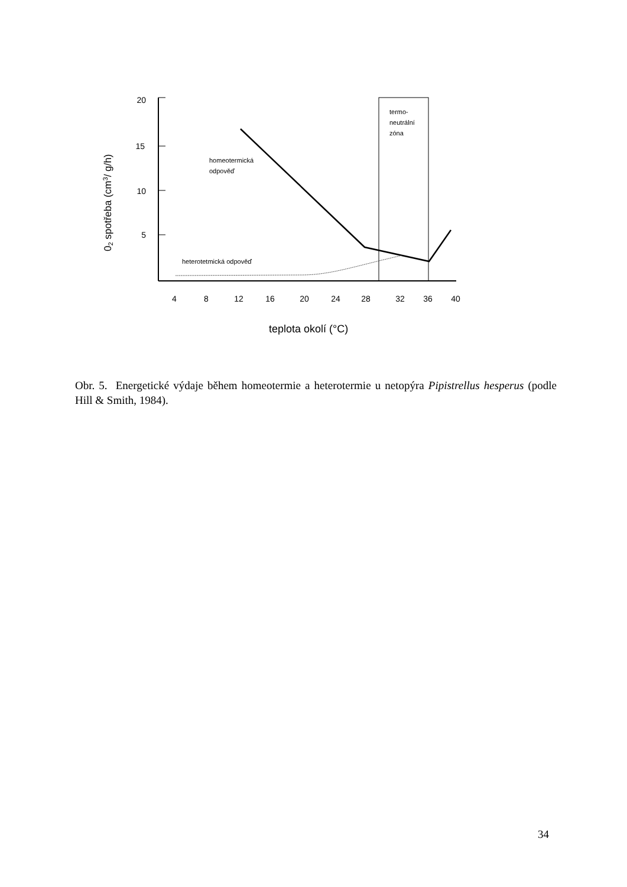02 spotřeba (cm3/ g/h)
20
15
10
5
4
8
12
16
20
24
28
32
36
40
teplota okolí (°C)
termo-
neutrální
zóna
homeotermická
odpověď
heterotetmická odpověď
Obr. 5. Energetické výdaje během homeotermie a heterotermie u netopýra Pipistrellus hesperus (podle Hill & Smith, 1984).
34